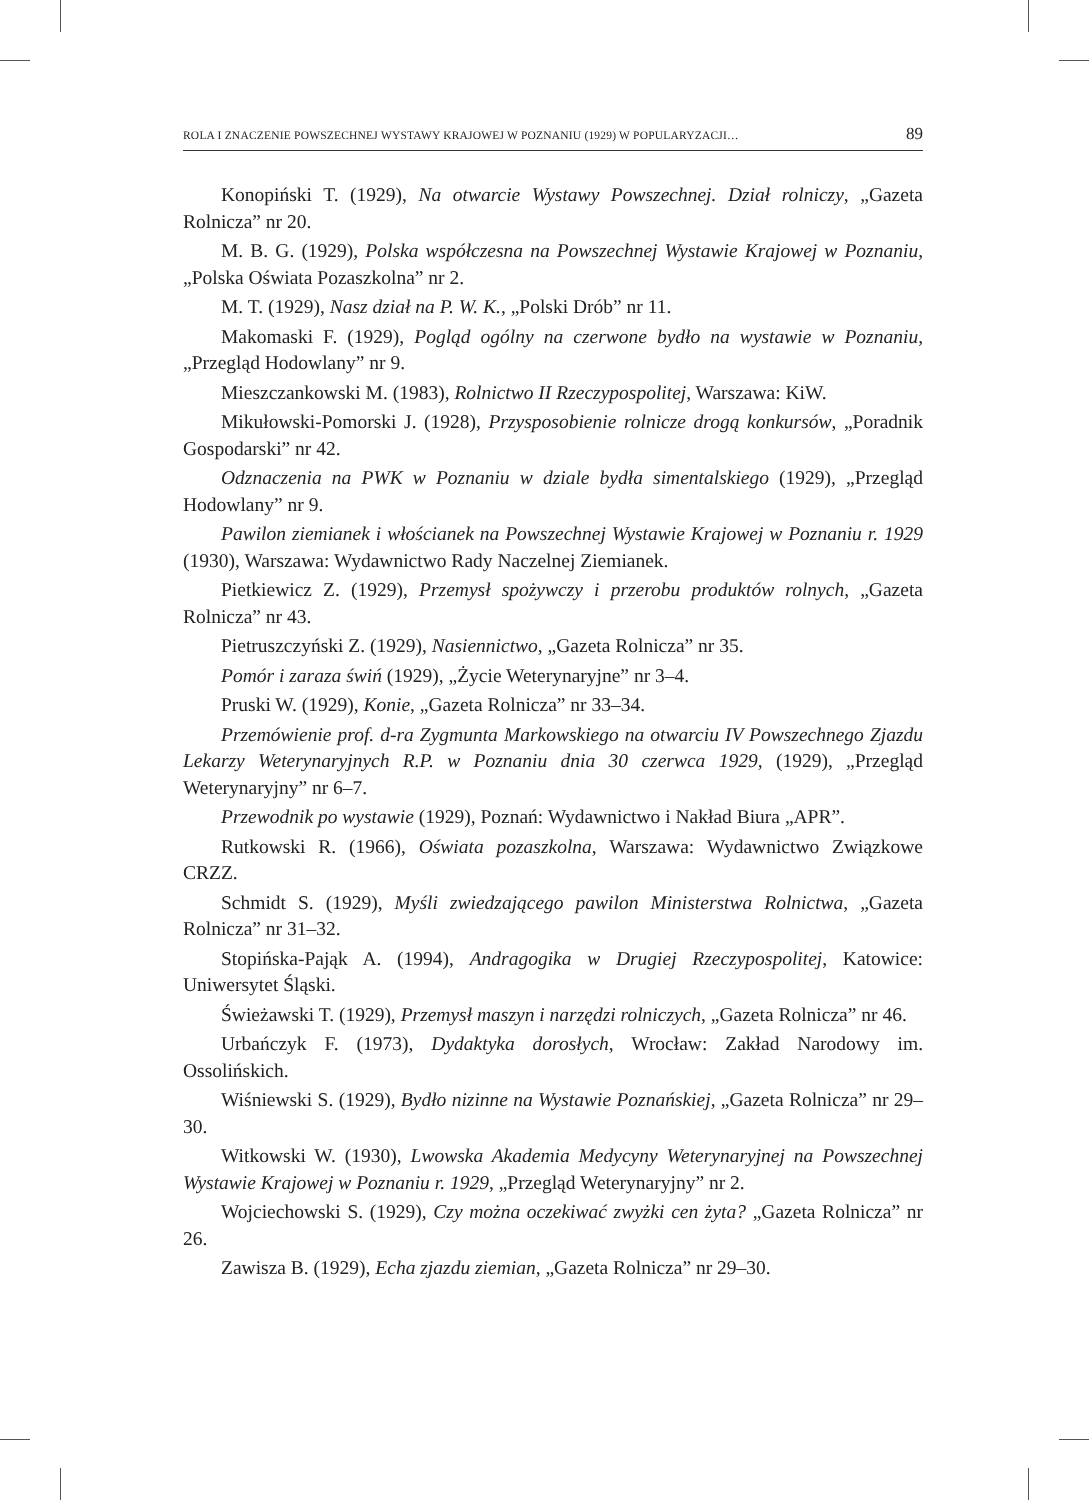ROLA I ZNACZENIE POWSZECHNEJ WYSTAWY KRAJOWEJ W POZNANIU (1929) W POPULARYZACJI… 89
Konopiński T. (1929), Na otwarcie Wystawy Powszechnej. Dział rolniczy, „Gazeta Rolnicza” nr 20.
M. B. G. (1929), Polska współczesna na Powszechnej Wystawie Krajowej w Poznaniu, „Polska Oświata Pozaszkolna” nr 2.
M. T. (1929), Nasz dział na P. W. K., „Polski Drób” nr 11.
Makomaski F. (1929), Pogląd ogólny na czerwone bydło na wystawie w Poznaniu, „Przegląd Hodowlany” nr 9.
Mieszczankowski M. (1983), Rolnictwo II Rzeczypospolitej, Warszawa: KiW.
Mikułowski-Pomorski J. (1928), Przysposobienie rolnicze drogą konkursów, „Poradnik Gospodarski” nr 42.
Odznaczenia na PWK w Poznaniu w dziale bydła simentalskiego (1929), „Przegląd Hodowlany” nr 9.
Pawilon ziemianek i włościanek na Powszechnej Wystawie Krajowej w Poznaniu r. 1929 (1930), Warszawa: Wydawnictwo Rady Naczelnej Ziemianek.
Pietkiewicz Z. (1929), Przemysł spożywczy i przerobu produktów rolnych, „Gazeta Rolnicza” nr 43.
Pietruszczyński Z. (1929), Nasiennictwo, „Gazeta Rolnicza” nr 35.
Pomór i zaraza świń (1929), „Życie Weterynaryjne” nr 3–4.
Pruski W. (1929), Konie, „Gazeta Rolnicza” nr 33–34.
Przemówienie prof. d-ra Zygmunta Markowskiego na otwarciu IV Powszechnego Zjazdu Lekarzy Weterynaryjnych R.P. w Poznaniu dnia 30 czerwca 1929, (1929), „Przegląd Weterynaryjny” nr 6–7.
Przewodnik po wystawie (1929), Poznań: Wydawnictwo i Nakład Biura „APR”.
Rutkowski R. (1966), Oświata pozaszkolna, Warszawa: Wydawnictwo Związkowe CRZZ.
Schmidt S. (1929), Myśli zwiedzającego pawilon Ministerstwa Rolnictwa, „Gazeta Rolnicza” nr 31–32.
Stopińska-Pająk A. (1994), Andragogika w Drugiej Rzeczypospolitej, Katowice: Uniwersytet Śląski.
Świeżawski T. (1929), Przemysł maszyn i narzędzi rolniczych, „Gazeta Rolnicza” nr 46.
Urbańczyk F. (1973), Dydaktyka dorosłych, Wrocław: Zakład Narodowy im. Ossolińskich.
Wiśniewski S. (1929), Bydło nizinne na Wystawie Poznańskiej, „Gazeta Rolnicza” nr 29–30.
Witkowski W. (1930), Lwowska Akademia Medycyny Weterynaryjnej na Powszechnej Wystawie Krajowej w Poznaniu r. 1929, „Przegląd Weterynaryjny” nr 2.
Wojciechowski S. (1929), Czy można oczekiwać zwyżki cen żyta? „Gazeta Rolnicza” nr 26.
Zawisza B. (1929), Echa zjazdu ziemian, „Gazeta Rolnicza” nr 29–30.